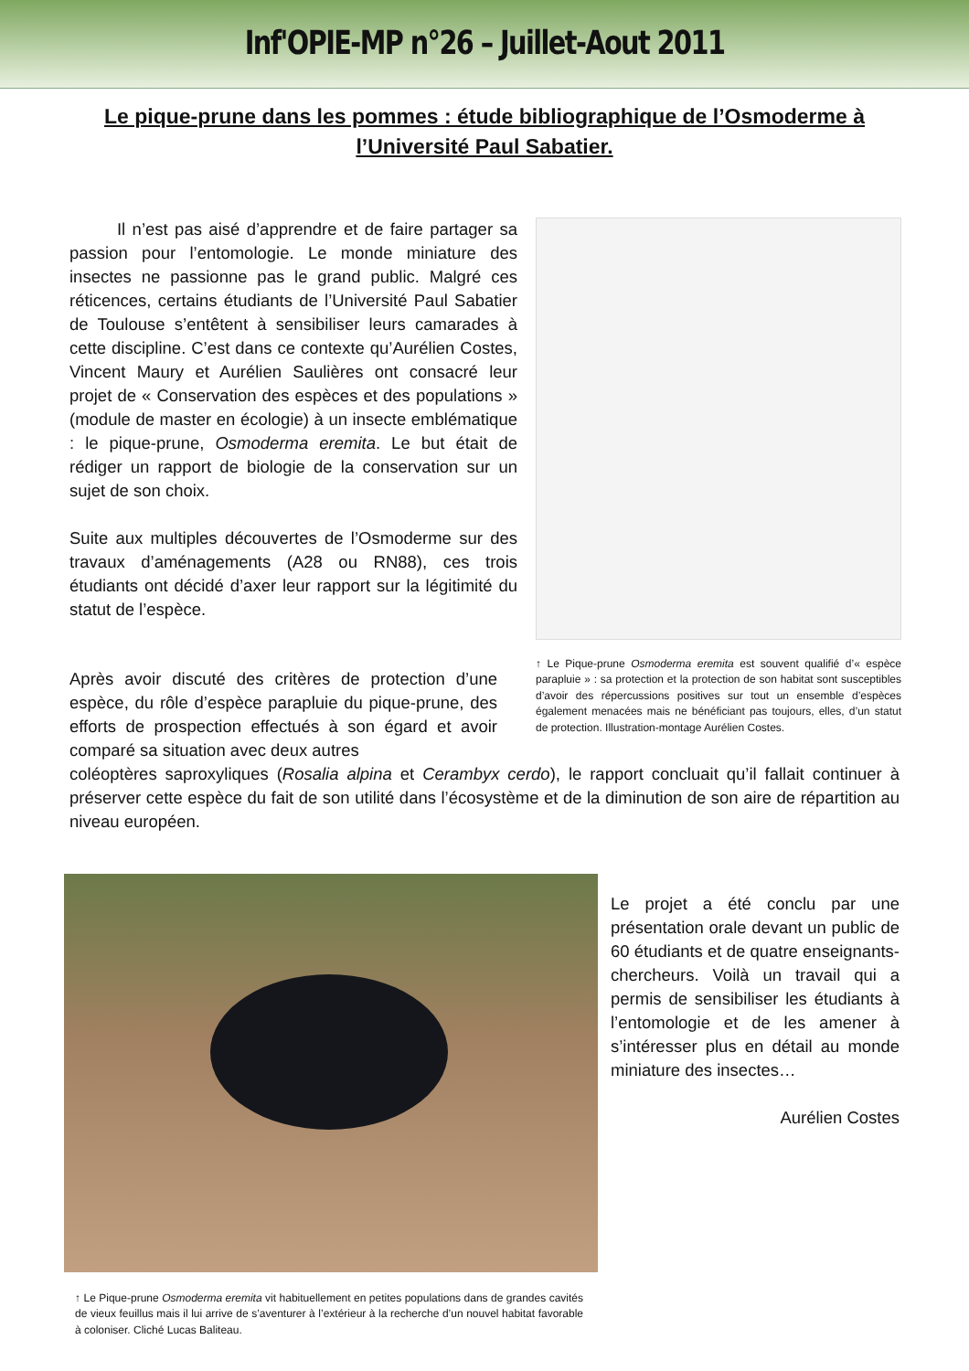Inf'OPIE-MP n°26 – Juillet-Aout 2011
Le pique-prune dans les pommes : étude bibliographique de l’Osmoderme à l’Université Paul Sabatier.
Il n’est pas aisé d’apprendre et de faire partager sa passion pour l’entomologie. Le monde miniature des insectes ne passionne pas le grand public. Malgré ces réticences, certains étudiants de l’Université Paul Sabatier de Toulouse s’entêtent à sensibiliser leurs camarades à cette discipline. C’est dans ce contexte qu’Aurélien Costes, Vincent Maury et Aurélien Saulières ont consacré leur projet de « Conservation des espèces et des populations » (module de master en écologie) à un insecte emblématique : le pique-prune, Osmoderma eremita. Le but était de rédiger un rapport de biologie de la conservation sur un sujet de son choix.
Suite aux multiples découvertes de l’Osmoderme sur des travaux d’aménagements (A28 ou RN88), ces trois étudiants ont décidé d’axer leur rapport sur la légitimité du statut de l’espèce.
Après avoir discuté des critères de protection d’une espèce, du rôle d’espèce parapluie du pique-prune, des efforts de prospection effectués à son égard et avoir comparé sa situation avec deux autres
↑ Le Pique-prune Osmoderma eremita est souvent qualifié d’« espèce parapluie » : sa protection et la protection de son habitat sont susceptibles d’avoir des répercussions positives sur tout un ensemble d’espèces également menacées mais ne bénéficiant pas toujours, elles, d’un statut de protection. Illustration-montage Aurélien Costes.
coléoptères saproxyliques (Rosalia alpina et Cerambyx cerdo), le rapport concluait qu’il fallait continuer à préserver cette espèce du fait de son utilité dans l’écosystème et de la diminution de son aire de répartition au niveau européen.
↑ Le Pique-prune Osmoderma eremita vit habituellement en petites populations dans de grandes cavités de vieux feuillus mais il lui arrive de s’aventurer à l’extérieur à la recherche d’un nouvel habitat favorable à coloniser. Cliché Lucas Baliteau.
Le projet a été conclu par une présentation orale devant un public de 60 étudiants et de quatre enseignants-chercheurs. Voilà un travail qui a permis de sensibiliser les étudiants à l’entomologie et de les amener à s’intéresser plus en détail au monde miniature des insectes…
Aurélien Costes